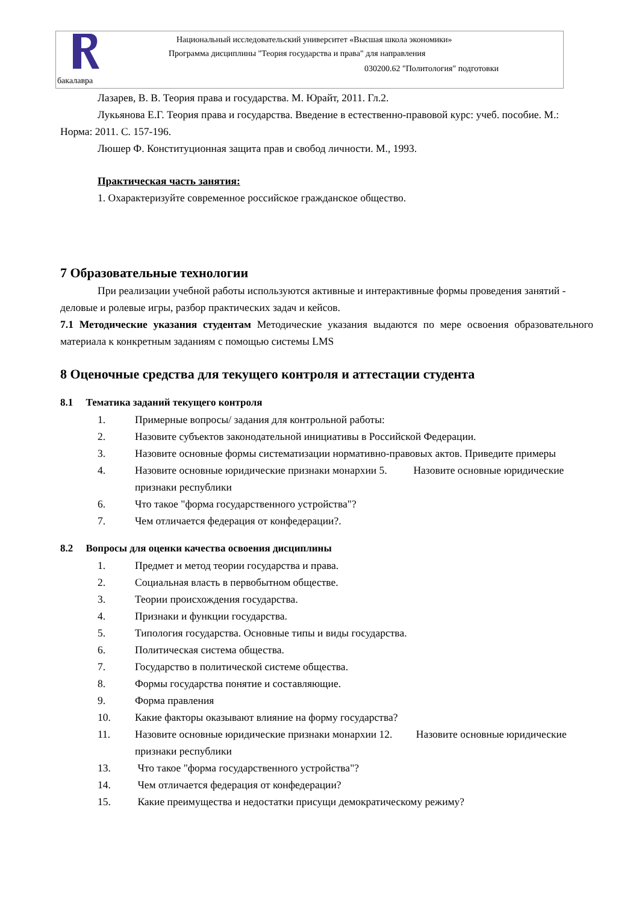Национальный исследовательский университет «Высшая школа экономики»
Программа дисциплины "Теория государства и права" для направления
030200.62 "Политология" подготовки
бакалавра
Лазарев, В. В. Теория права и государства. М. Юрайт, 2011. Гл.2.
Лукьянова Е.Г. Теория права и государства. Введение в естественно-правовой курс: учеб. пособие. М.: Норма: 2011. С. 157-196.
Люшер Ф. Конституционная защита прав и свобод личности. М., 1993.
Практическая часть занятия:
1. Охарактеризуйте современное российское гражданское общество.
7 Образовательные технологии
При реализации учебной работы используются активные и интерактивные формы проведения занятий - деловые и ролевые игры, разбор практических задач и кейсов.
7.1 Методические указания студентам Методические указания выдаются по мере освоения образовательного материала к конкретным заданиям с помощью системы LMS
8 Оценочные средства для текущего контроля и аттестации студента
8.1 Тематика заданий текущего контроля
1. Примерные вопросы/ задания для контрольной работы:
2. Назовите субъектов законодательной инициативы в Российской Федерации.
3. Назовите основные формы систематизации нормативно-правовых актов. Приведите примеры
4. Назовите основные юридические признаки монархии 5. Назовите основные юридические признаки республики
6. Что такое "форма государственного устройства"?
7. Чем отличается федерация от конфедерации?.
8.2 Вопросы для оценки качества освоения дисциплины
1. Предмет и метод теории государства и права.
2. Социальная власть в первобытном обществе.
3. Теории происхождения государства.
4. Признаки и функции государства.
5. Типология государства. Основные типы и виды государства.
6. Политическая система общества.
7. Государство в политической системе общества.
8. Формы государства понятие и составляющие.
9. Форма правления
10. Какие факторы оказывают влияние на форму государства?
11. Назовите основные юридические признаки монархии 12. Назовите основные юридические признаки республики
13. Что такое "форма государственного устройства"?
14. Чем отличается федерация от конфедерации?
15. Какие преимущества и недостатки присущи демократическому режиму?